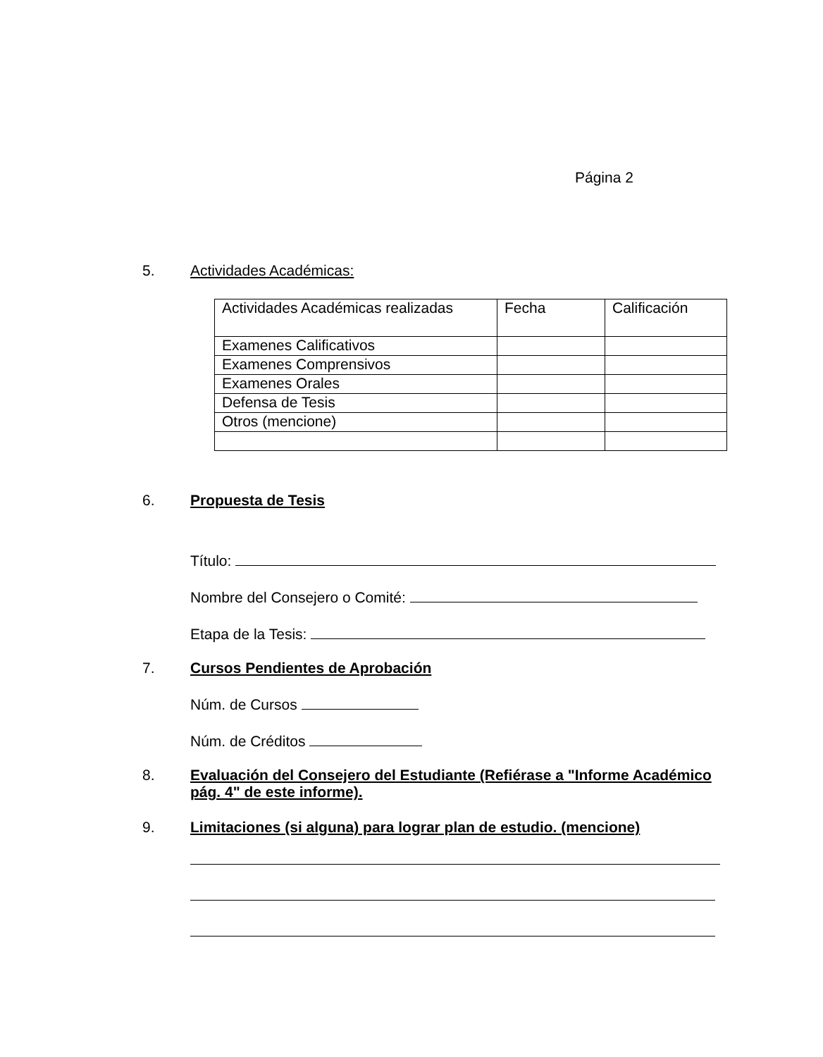Página 2
5. Actividades Académicas:
| Actividades Académicas realizadas | Fecha | Calificación |
| Examenes Calificativos | | |
| Examenes Comprensivos | | |
| Examenes Orales | | |
| Defensa de Tesis | | |
| Otros (mencione) | | |
6. Propuesta de Tesis
Título:
Nombre del Consejero o Comité:
Etapa de la Tesis:
7. Cursos Pendientes de Aprobación
Núm. de Cursos
Núm. de Créditos
8. Evaluación del Consejero del Estudiante (Refiérase a "Informe Académico pág. 4" de este informe).
9. Limitaciones (si alguna) para lograr plan de estudio. (mencione)